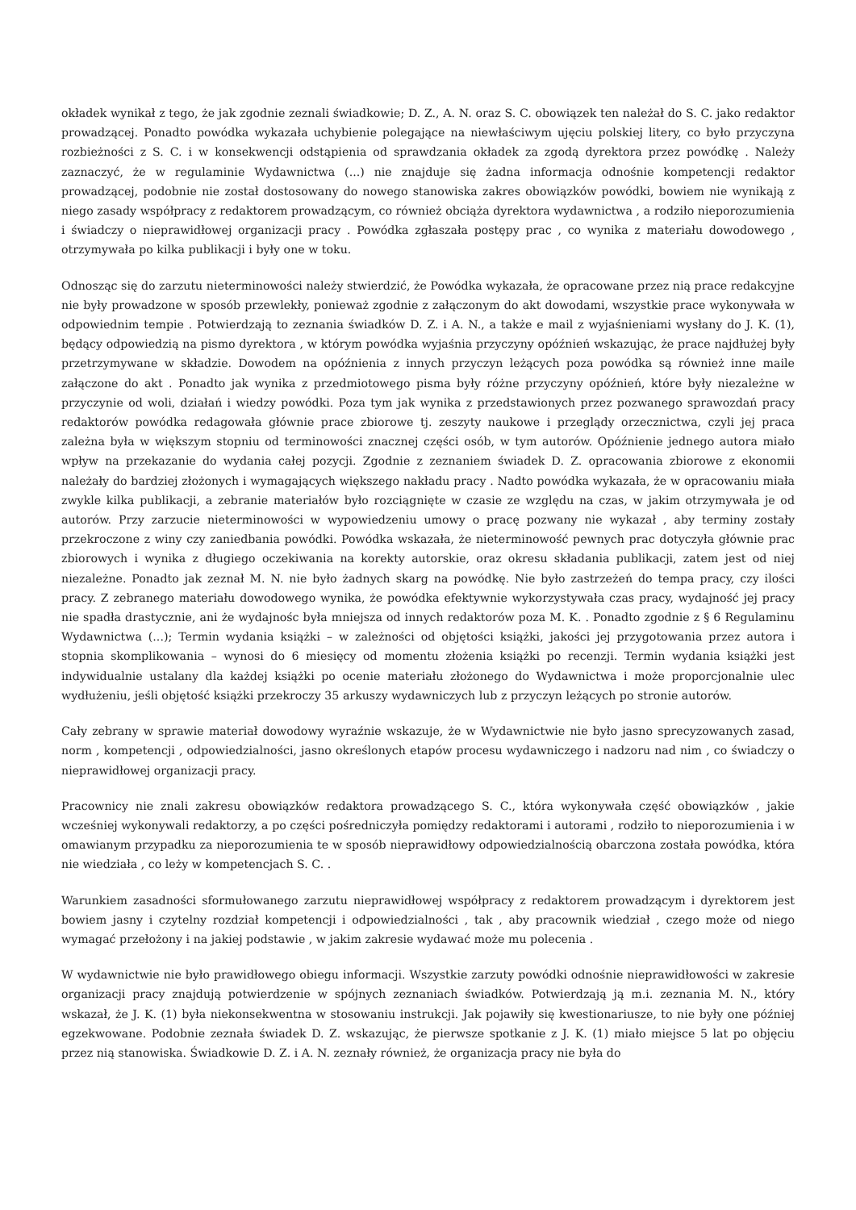okładek wynikał z tego, że jak zgodnie zeznali świadkowie; D. Z., A. N. oraz S. C. obowiązek ten należał do S. C. jako redaktor prowadzącej. Ponadto powódka wykazała uchybienie polegające na niewłaściwym ujęciu polskiej litery, co było przyczyna rozbieżności z S. C. i w konsekwencji odstąpienia od sprawdzania okładek za zgodą dyrektora przez powódkę . Należy zaznaczyć, że w regulaminie Wydawnictwa (...) nie znajduje się żadna informacja odnośnie kompetencji redaktor prowadzącej, podobnie nie został dostosowany do nowego stanowiska zakres obowiązków powódki, bowiem nie wynikają z niego zasady współpracy z redaktorem prowadzącym, co również obciąża dyrektora wydawnictwa , a rodziło nieporozumienia i świadczy o nieprawidłowej organizacji pracy . Powódka zgłaszała postępy prac , co wynika z materiału dowodowego , otrzymywała po kilka publikacji i były one w toku.
Odnosząc się do zarzutu nieterminowości należy stwierdzić, że Powódka wykazała, że opracowane przez nią prace redakcyjne nie były prowadzone w sposób przewlekły, ponieważ zgodnie z załączonym do akt dowodami, wszystkie prace wykonywała w odpowiednim tempie . Potwierdzają to zeznania świadków D. Z. i A. N., a także e mail z wyjaśnieniami wysłany do J. K. (1), będący odpowiedzią na pismo dyrektora , w którym powódka wyjaśnia przyczyny opóźnień wskazując, że prace najdłużej były przetrzymywane w składzie. Dowodem na opóźnienia z innych przyczyn leżących poza powódka są również inne maile załączone do akt . Ponadto jak wynika z przedmiotowego pisma były różne przyczyny opóźnień, które były niezależne w przyczynie od woli, działań i wiedzy powódki. Poza tym jak wynika z przedstawionych przez pozwanego sprawozdań pracy redaktorów powódka redagowała głównie prace zbiorowe tj. zeszyty naukowe i przeglądy orzecznictwa, czyli jej praca zależna była w większym stopniu od terminowości znacznej części osób, w tym autorów. Opóźnienie jednego autora miało wpływ na przekazanie do wydania całej pozycji. Zgodnie z zeznaniem świadek D. Z. opracowania zbiorowe z ekonomii należały do bardziej złożonych i wymagających większego nakładu pracy . Nadto powódka wykazała, że w opracowaniu miała zwykle kilka publikacji, a zebranie materiałów było rozciągnięte w czasie ze względu na czas, w jakim otrzymywała je od autorów. Przy zarzucie nieterminowości w wypowiedzeniu umowy o pracę pozwany nie wykazał , aby terminy zostały przekroczone z winy czy zaniedbania powódki. Powódka wskazała, że nieterminowość pewnych prac dotyczyła głównie prac zbiorowych i wynika z długiego oczekiwania na korekty autorskie, oraz okresu składania publikacji, zatem jest od niej niezależne. Ponadto jak zeznał M. N. nie było żadnych skarg na powódkę. Nie było zastrzeżeń do tempa pracy, czy ilości pracy. Z zebranego materiału dowodowego wynika, że powódka efektywnie wykorzystywała czas pracy, wydajność jej pracy nie spadła drastycznie, ani że wydajnośc była mniejsza od innych redaktorów poza M. K. . Ponadto zgodnie z § 6 Regulaminu Wydawnictwa (...); Termin wydania książki – w zależności od objętości książki, jakości jej przygotowania przez autora i stopnia skomplikowania – wynosi do 6 miesięcy od momentu złożenia książki po recenzji. Termin wydania książki jest indywidualnie ustalany dla każdej książki po ocenie materiału złożonego do Wydawnictwa i może proporcjonalnie ulec wydłużeniu, jeśli objętość książki przekroczy 35 arkuszy wydawniczych lub z przyczyn leżących po stronie autorów.
Cały zebrany w sprawie materiał dowodowy wyraźnie wskazuje, że w Wydawnictwie nie było jasno sprecyzowanych zasad, norm , kompetencji , odpowiedzialności, jasno określonych etapów procesu wydawniczego i nadzoru nad nim , co świadczy o nieprawidłowej organizacji pracy.
Pracownicy nie znali zakresu obowiązków redaktora prowadzącego S. C., która wykonywała część obowiązków , jakie wcześniej wykonywali redaktorzy, a po części pośredniczyła pomiędzy redaktorami i autorami , rodziło to nieporozumienia i w omawianym przypadku za nieporozumienia te w sposób nieprawidłowy odpowiedzialnością obarczona została powódka, która nie wiedziała , co leży w kompetencjach S. C. .
Warunkiem zasadności sformułowanego zarzutu nieprawidłowej współpracy z redaktorem prowadzącym i dyrektorem jest bowiem jasny i czytelny rozdział kompetencji i odpowiedzialności , tak , aby pracownik wiedział , czego może od niego wymagać przełożony i na jakiej podstawie , w jakim zakresie wydawać może mu polecenia .
W wydawnictwie nie było prawidłowego obiegu informacji. Wszystkie zarzuty powódki odnośnie nieprawidłowości w zakresie organizacji pracy znajdują potwierdzenie w spójnych zeznaniach świadków. Potwierdzają ją m.i. zeznania M. N., który wskazał, że J. K. (1) była niekonsekwentna w stosowaniu instrukcji. Jak pojawiły się kwestionariusze, to nie były one później egzekwowane. Podobnie zeznała świadek D. Z. wskazując, że pierwsze spotkanie z J. K. (1) miało miejsce 5 lat po objęciu przez nią stanowiska. Świadkowie D. Z. i A. N. zeznały również, że organizacja pracy nie była do